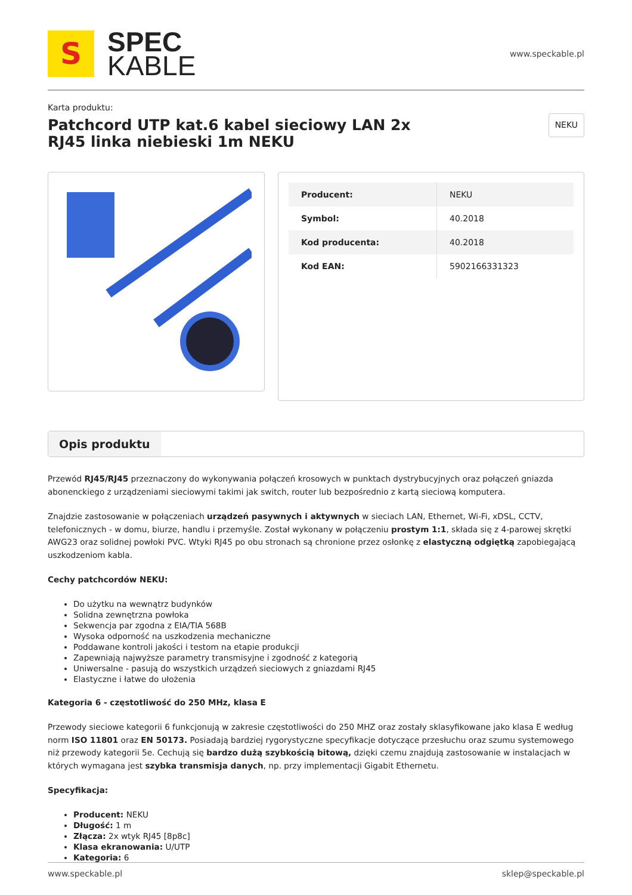S
SPEC
KABLE
www.speckable.pl
Karta produktu:
Patchcord UTP kat.6 kabel sieciowy LAN 2x RJ45 linka niebieski 1m NEKU
NEKU
| Producent: | NEKU |
| Symbol: | 40.2018 |
| Kod producenta: | 40.2018 |
| Kod EAN: | 5902166331323 |
Opis produktu
Przewód RJ45/RJ45 przeznaczony do wykonywania połączeń krosowych w punktach dystrybucyjnych oraz połączeń gniazda abonenckiego z urządzeniami sieciowymi takimi jak switch, router lub bezpośrednio z kartą sieciową komputera.
Znajdzie zastosowanie w połączeniach urządzeń pasywnych i aktywnych w sieciach LAN, Ethernet, Wi-Fi, xDSL, CCTV, telefonicznych - w domu, biurze, handlu i przemyśle. Został wykonany w połączeniu prostym 1:1, składa się z 4-parowej skrętki AWG23 oraz solidnej powłoki PVC. Wtyki RJ45 po obu stronach są chronione przez osłonkę z elastyczną odgiętką zapobiegającą uszkodzeniom kabla.
Cechy patchcordów NEKU:
Do użytku na wewnątrz budynków
Solidna zewnętrzna powłoka
Sekwencja par zgodna z EIA/TIA 568B
Wysoka odporność na uszkodzenia mechaniczne
Poddawane kontroli jakości i testom na etapie produkcji
Zapewniają najwyższe parametry transmisyjne i zgodność z kategorią
Uniwersalne - pasują do wszystkich urządzeń sieciowych z gniazdami RJ45
Elastyczne i łatwe do ułożenia
Kategoria 6 - częstotliwość do 250 MHz, klasa E
Przewody sieciowe kategorii 6 funkcjonują w zakresie częstotliwości do 250 MHZ oraz zostały sklasyfikowane jako klasa E według norm ISO 11801 oraz EN 50173. Posiadają bardziej rygorystyczne specyfikacje dotyczące przesłuchu oraz szumu systemowego niż przewody kategorii 5e. Cechują się bardzo dużą szybkością bitową, dzięki czemu znajdują zastosowanie w instalacjach w których wymagana jest szybka transmisja danych, np. przy implementacji Gigabit Ethernetu.
Specyfikacja:
Producent: NEKU
Długość: 1 m
Złącza: 2x wtyk RJ45 [8p8c]
Klasa ekranowania: U/UTP
Kategoria: 6
www.speckable.pl sklep@speckable.pl